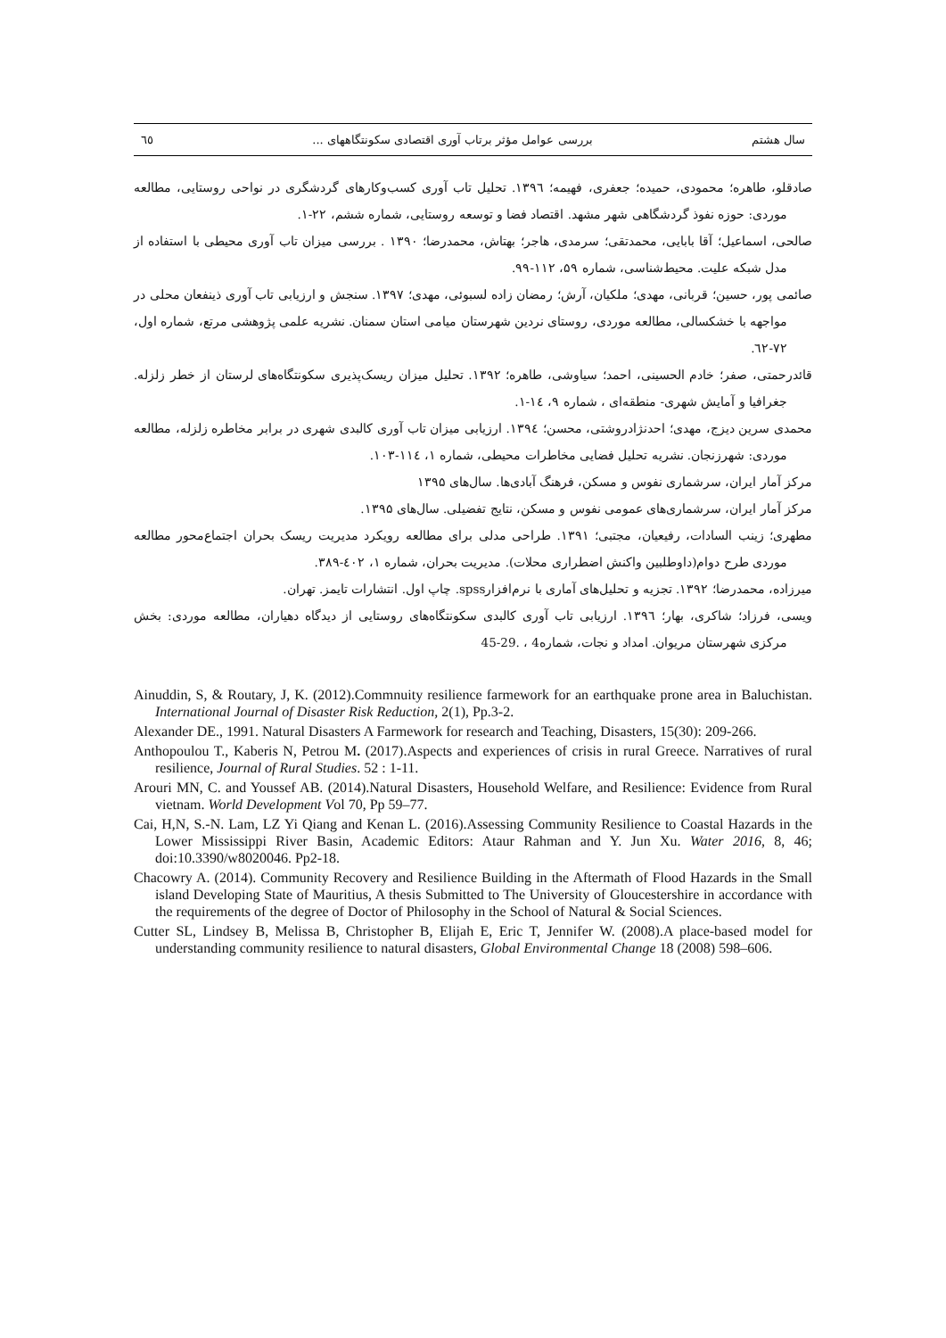سال هشتم بررسی عوامل مؤثر برتاب آوری اقتصادی سکونتگاههای ... ٦٥
صادقلو، طاهره؛ محمودی، حمیده؛ جعفری، فهیمه؛ ۱۳۹٦. تحلیل تاب آوری کسب‌وکارهای گردشگری در نواحی روستایی، مطالعه موردی: حوزه نفوذ گردشگاهی شهر مشهد. اقتصاد فضا و توسعه روستایی، شماره ششم، ۲۲-۱.
صالحی، اسماعیل؛ آقا بابایی، محمدتقی؛ سرمدی، هاجر؛ بهتاش، محمدرضا؛ ۱۳۹۰ . بررسی میزان تاب آوری محیطی با استفاده از مدل شبکه علیت. محیط‌شناسی، شماره ۵۹، ۱۱۲-۹۹.
صائمی پور، حسین؛ قربانی، مهدی؛ ملکیان، آرش؛ رمضان زاده لسبوئی، مهدی؛ ۱۳۹۷. سنجش و ارزیابی تاب آوری ذینفعان محلی در مواجهه با خشکسالی، مطالعه موردی، روستای نردین شهرستان میامی استان سمنان. نشریه علمی پژوهشی مرتع، شماره اول، ۷۲-٦۲.
قائدرحمتی، صفر؛ خادم الحسینی، احمد؛ سیاوشی، طاهره؛ ۱۳۹۲. تحلیل میزان ریسک‌پذیری سکونتگاه‌های لرستان از خطر زلزله. جغرافیا و آمایش شهری- منطقه‌ای ، شماره ۹، ۱٤-۱.
محمدی سرین دیزج، مهدی؛ احدنژادروشتی، محسن؛ ۱۳۹٤. ارزیابی میزان تاب آوری کالبدی شهری در برابر مخاطره زلزله، مطالعه موردی: شهرزنجان. نشریه تحلیل فضایی مخاطرات محیطی، شماره ۱، ۱۱٤-۱۰۳.
مرکز آمار ایران، سرشماری نفوس و مسکن، فرهنگ آبادی‌ها. سال‌های ۱۳۹۵
مرکز آمار ایران، سرشماری‌های عمومی نفوس و مسکن، نتایج تفضیلی. سال‌های ۱۳۹۵.
مطهری؛ زینب السادات، رفیعیان، مجتبی؛ ۱۳۹۱. طراحی مدلی برای مطالعه رویکرد مدیریت ریسک بحران اجتماع‌محور مطالعه موردی طرح دوام(داوطلبین واکنش اضطراری محلات). مدیریت بحران، شماره ۱، ٤۰۲-۳۸۹.
میرزاده، محمدرضا؛ ۱۳۹۲. تجزیه و تحلیل‌های آماری با نرم‌افزارspss. چاپ اول. انتشارات تایمز. تهران.
ویسی، فرزاد؛ شاکری، بهار؛ ۱۳۹٦. ارزیابی تاب آوری کالبدی سکونتگاه‌های روستایی از دیدگاه دهیاران، مطالعه موردی: بخش مرکزی شهرستان مریوان. امداد و نجات، شماره4 ، .29-45
Ainuddin, S, & Routary, J, K. (2012).Commnuity resilience farmework for an earthquake prone area in Baluchistan. International Journal of Disaster Risk Reduction, 2(1), Pp.3-2.
Alexander DE., 1991. Natural Disasters A Farmework for research and Teaching, Disasters, 15(30): 209-266.
Anthopoulou T., Kaberis N, Petrou M. (2017).Aspects and experiences of crisis in rural Greece. Narratives of rural resilience, Journal of Rural Studies. 52 : 1-11.
Arouri MN, C. and Youssef AB. (2014).Natural Disasters, Household Welfare, and Resilience: Evidence from Rural vietnam. World Development Vol 70, Pp 59–77.
Cai, H,N, S.-N. Lam, LZ Yi Qiang and Kenan L. (2016).Assessing Community Resilience to Coastal Hazards in the Lower Mississippi River Basin, Academic Editors: Ataur Rahman and Y. Jun Xu. Water 2016, 8, 46; doi:10.3390/w8020046. Pp2-18.
Chacowry A. (2014). Community Recovery and Resilience Building in the Aftermath of Flood Hazards in the Small island Developing State of Mauritius, A thesis Submitted to The University of Gloucestershire in accordance with the requirements of the degree of Doctor of Philosophy in the School of Natural & Social Sciences.
Cutter SL, Lindsey B, Melissa B, Christopher B, Elijah E, Eric T, Jennifer W. (2008).A place-based model for understanding community resilience to natural disasters, Global Environmental Change 18 (2008) 598–606.